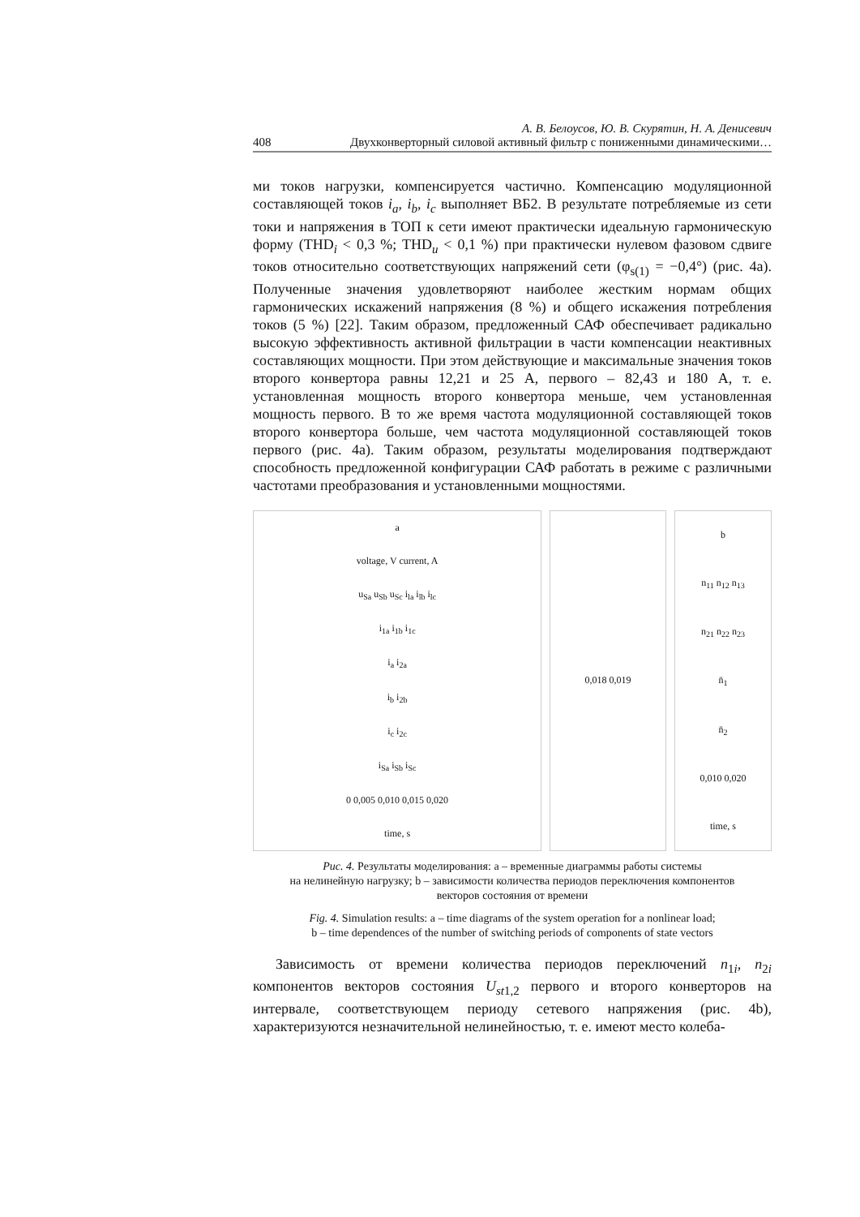А. В. Белоусов, Ю. В. Скурятин, Н. А. Денисевич
408 Двухконверторный силовой активный фильтр с пониженными динамическими…
ми токов нагрузки, компенсируется частично. Компенсацию модуляционной составляющей токов i<sub>a</sub>, i<sub>b</sub>, i<sub>c</sub> выполняет ВБ2. В результате потребляемые из сети токи и напряжения в ТОП к сети имеют практически идеальную гармоническую форму (THD<sub>i</sub> < 0,3 %; THD<sub>u</sub> < 0,1 %) при практически нулевом фазовом сдвиге токов относительно соответствующих напряжений сети (φ<sub>s(1)</sub> = −0,4°) (рис. 4a). Полученные значения удовлетворяют наиболее жестким нормам общих гармонических искажений напряжения (8 %) и общего искажения потребления токов (5 %) [22]. Таким образом, предложенный САФ обеспечивает радикально высокую эффективность активной фильтрации в части компенсации неактивных составляющих мощности. При этом действующие и максимальные значения токов второго конвертора равны 12,21 и 25 А, первого – 82,43 и 180 А, т. е. установленная мощность второго конвертора меньше, чем установленная мощность первого. В то же время частота модуляционной составляющей токов второго конвертора больше, чем частота модуляционной составляющей токов первого (рис. 4a). Таким образом, результаты моделирования подтверждают способность предложенной конфигурации САФ работать в режиме с различными частотами преобразования и установленными мощностями.
a
voltage, V current, A
u<sub>Sa</sub> u<sub>Sb</sub> u<sub>Sc</sub> i<sub>la</sub> i<sub>lb</sub> i<sub>lc</sub>
i<sub>1a</sub> i<sub>1b</sub> i<sub>1c</sub>
i<sub>a</sub> i<sub>2a</sub>
i<sub>b</sub> i<sub>2b</sub>
i<sub>c</sub> i<sub>2c</sub>
i<sub>Sa</sub> i<sub>Sb</sub> i<sub>Sc</sub>
0 0,005 0,010 0,015 0,020
time, s
0,018 0,019 b
n<sub>11</sub> n<sub>12</sub> n<sub>13</sub>
n<sub>21</sub> n<sub>22</sub> n<sub>23</sub>
n̄<sub>1</sub>
n̄<sub>2</sub>
0,010 0,020
time, s
Рис. 4. Результаты моделирования: a – временные диаграммы работы системы
на нелинейную нагрузку; b – зависимости количества периодов переключения компонентов
векторов состояния от времени
Fig. 4. Simulation results: a – time diagrams of the system operation for a nonlinear load;
b – time dependences of the number of switching periods of components of state vectors
Зависимость от времени количества периодов переключений n<sub>1i</sub>, n<sub>2i</sub> компонентов векторов состояния U<sub>st1,2</sub> первого и второго конверторов на интервале, соответствующем периоду сетевого напряжения (рис. 4b), характеризуются незначительной нелинейностью, т. е. имеют место колеба-